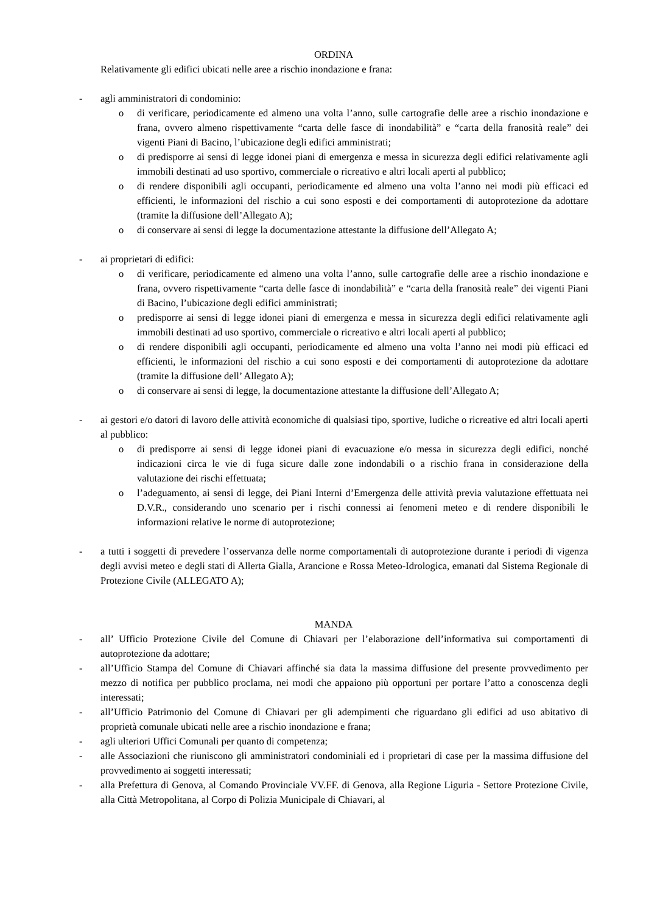ORDINA
Relativamente gli edifici ubicati nelle aree a rischio inondazione e frana:
- agli amministratori di condominio:
o di verificare, periodicamente ed almeno una volta l’anno, sulle cartografie delle aree a rischio inondazione e frana, ovvero almeno rispettivamente “carta delle fasce di inondabilità” e “carta della franosità reale” dei vigenti Piani di Bacino, l’ubicazione degli edifici amministrati;
o di predisporre ai sensi di legge idonei piani di emergenza e messa in sicurezza degli edifici relativamente agli immobili destinati ad uso sportivo, commerciale o ricreativo e altri locali aperti al pubblico;
o di rendere disponibili agli occupanti, periodicamente ed almeno una volta l’anno nei modi più efficaci ed efficienti, le informazioni del rischio a cui sono esposti e dei comportamenti di autoprotezione da adottare (tramite la diffusione dell’Allegato A);
o di conservare ai sensi di legge la documentazione attestante la diffusione dell’Allegato A;
- ai proprietari di edifici:
o di verificare, periodicamente ed almeno una volta l’anno, sulle cartografie delle aree a rischio inondazione e frana, ovvero rispettivamente “carta delle fasce di inondabilità” e “carta della franosità reale” dei vigenti Piani di Bacino, l’ubicazione degli edifici amministrati;
o predisporre ai sensi di legge idonei piani di emergenza e messa in sicurezza degli edifici relativamente agli immobili destinati ad uso sportivo, commerciale o ricreativo e altri locali aperti al pubblico;
o di rendere disponibili agli occupanti, periodicamente ed almeno una volta l’anno nei modi più efficaci ed efficienti, le informazioni del rischio a cui sono esposti e dei comportamenti di autoprotezione da adottare (tramite la diffusione dell’ Allegato A);
o di conservare ai sensi di legge, la documentazione attestante la diffusione dell’Allegato A;
- ai gestori e/o datori di lavoro delle attività economiche di qualsiasi tipo, sportive, ludiche o ricreative ed altri locali aperti al pubblico:
o di predisporre ai sensi di legge idonei piani di evacuazione e/o messa in sicurezza degli edifici, nonché indicazioni circa le vie di fuga sicure dalle zone indondabili o a rischio frana in considerazione della valutazione dei rischi effettuata;
o l’adeguamento, ai sensi di legge, dei Piani Interni d’Emergenza delle attività previa valutazione effettuata nei D.V.R., considerando uno scenario per i rischi connessi ai fenomeni meteo e di rendere disponibili le informazioni relative le norme di autoprotezione;
- a tutti i soggetti di prevedere l’osservanza delle norme comportamentali di autoprotezione durante i periodi di vigenza degli avvisi meteo e degli stati di Allerta Gialla, Arancione e Rossa Meteo-Idrologica, emanati dal Sistema Regionale di Protezione Civile (ALLEGATO A);
MANDA
- all’ Ufficio Protezione Civile del Comune di Chiavari per l’elaborazione dell’informativa sui comportamenti di autoprotezione da adottare;
- all’Ufficio Stampa del Comune di Chiavari affinché sia data la massima diffusione del presente provvedimento per mezzo di notifica per pubblico proclama, nei modi che appaiono più opportuni per portare l’atto a conoscenza degli interessati;
- all’Ufficio Patrimonio del Comune di Chiavari per gli adempimenti che riguardano gli edifici ad uso abitativo di proprietà comunale ubicati nelle aree a rischio inondazione e frana;
- agli ulteriori Uffici Comunali per quanto di competenza;
- alle Associazioni che riuniscono gli amministratori condominiali ed i proprietari di case per la massima diffusione del provvedimento ai soggetti interessati;
- alla Prefettura di Genova, al Comando Provinciale VV.FF. di Genova, alla Regione Liguria - Settore Protezione Civile, alla Città Metropolitana, al Corpo di Polizia Municipale di Chiavari, al